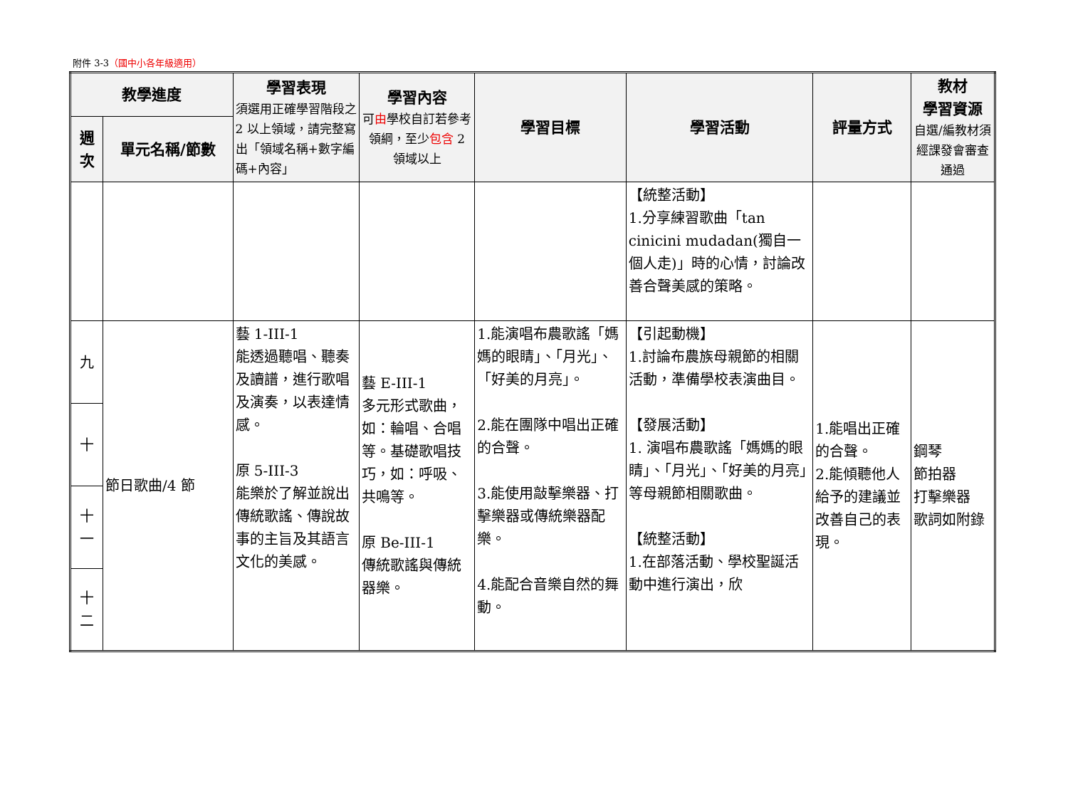附件 3-3（國中小各年級適用）
| 教學進度 | | 學習表現 須選用正確學習階段之 2 以上領域，請完整寫出「領域名稱+數字編碼+內容」 | 學習內容 可 由 學校自訂若參考領綱，至少 包含 2 領域以上 | 學習目標 | 學習活動 | 評量方式 | 教材 學習資源 自選/編教材須經課發會審查通過 |
| --- | --- | --- | --- | --- | --- | --- | --- |
| 週次 | 單元名稱/節數 | | | | | | |
| | | | | | 【統整活動】 1.分享練習歌曲「tan cinicini mudadan(獨自一個人走)」時的心情，討論改善合聲美感的策略。 | | |
| 九 | 節日歌曲/4 節 | 藝 1-III-1 能透過聽唱、聽奏及讀譜，進行歌唱及演奏，以表達情感。 原 5-III-3 能樂於了解並說出傳統歌謠、傳說故事的主旨及其語言文化的美感。 | 藝 E-III-1 多元形式歌曲，如：輪唱、合唱等。基礎歌唱技巧，如：呼吸、共鳴等。 原 Be-III-1 傳統歌謠與傳統器樂。 | 1.能演唱布農歌謠「媽媽的眼睛」、「月光」、「好美的月亮」。 2.能在團隊中唱出正確的合聲。 3.能使用敲擊樂器、打擊樂器或傳統樂器配樂。 4.能配合音樂自然的舞動。 | 【引起動機】 1.討論布農族母親節的相關活動，準備學校表演曲目。 【發展活動】 1. 演唱布農歌謠「媽媽的眼睛」、「月光」、「好美的月亮」等母親節相關歌曲。 【統整活動】 1.在部落活動、學校聖誕活動中進行演出，欣 | 1.能唱出正確的合聲。 2.能傾聽他人給予的建議並改善自己的表現。 | 鋼琴 節拍器 打擊樂器 歌詞如附錄 |
| 十 | | | | | | | |
| 十一 | | | | | | | |
| 十二 | | | | | | | |